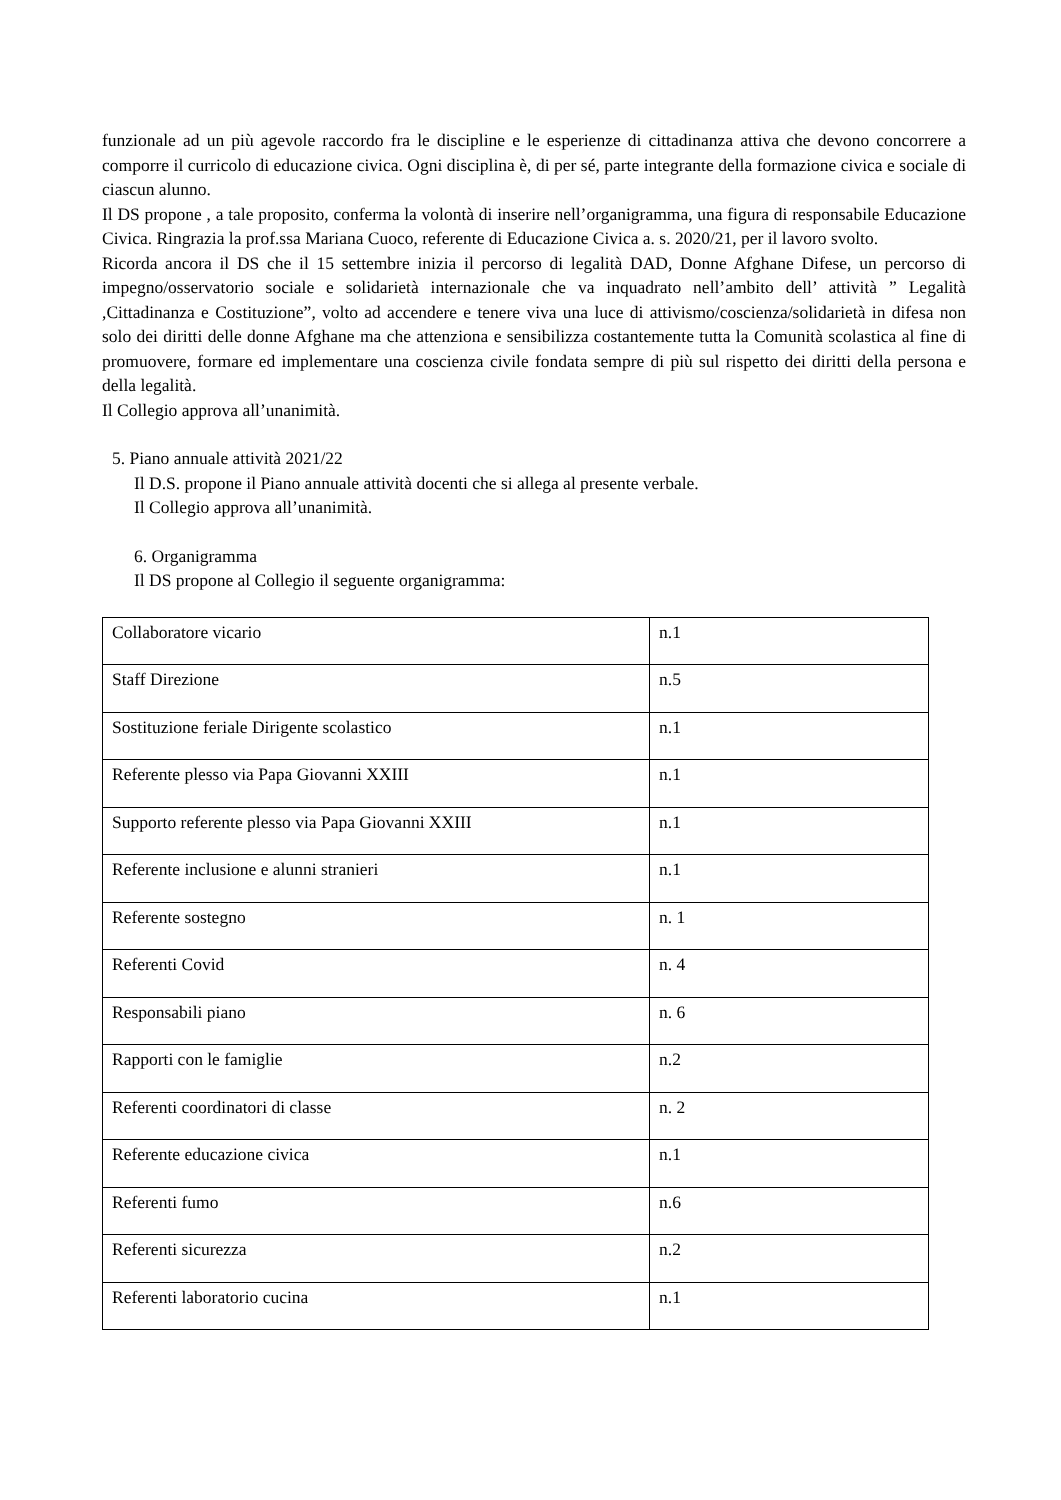funzionale ad un più agevole raccordo fra le discipline e le esperienze di cittadinanza attiva che devono concorrere a comporre il curricolo di educazione civica. Ogni disciplina è, di per sé, parte integrante della formazione civica e sociale di ciascun alunno.
Il DS propone , a tale proposito, conferma la volontà di inserire nell’organigramma, una figura di responsabile Educazione Civica. Ringrazia la prof.ssa Mariana Cuoco, referente di Educazione Civica a. s. 2020/21, per il lavoro svolto.
Ricorda ancora il DS che il 15 settembre inizia il percorso di legalità DAD, Donne Afghane Difese, un percorso di impegno/osservatorio sociale e solidarietà internazionale che va inquadrato nell’ambito dell’ attività ” Legalità ,Cittadinanza e Costituzione”, volto ad accendere e tenere viva una luce di attivismo/coscienza/solidarietà in difesa non solo dei diritti delle donne Afghane ma che attenziona e sensibilizza costantemente tutta la Comunità scolastica al fine di promuovere, formare ed implementare una coscienza civile fondata sempre di più sul rispetto dei diritti della persona e della legalità.
Il Collegio approva all’unanimità.
5. Piano annuale attività 2021/22
Il D.S. propone il Piano annuale attività docenti che si allega al presente verbale.
Il Collegio approva all’unanimità.
6. Organigramma
Il DS propone al Collegio il seguente organigramma:
| Collaboratore vicario | n.1 |
| Staff Direzione | n.5 |
| Sostituzione feriale Dirigente scolastico | n.1 |
| Referente plesso via Papa Giovanni XXIII | n.1 |
| Supporto referente plesso via Papa Giovanni XXIII | n.1 |
| Referente inclusione e alunni stranieri | n.1 |
| Referente sostegno | n. 1 |
| Referenti Covid | n. 4 |
| Responsabili piano | n. 6 |
| Rapporti con le famiglie | n.2 |
| Referenti coordinatori di classe | n. 2 |
| Referente educazione civica | n.1 |
| Referenti fumo | n.6 |
| Referenti sicurezza | n.2 |
| Referenti laboratorio cucina | n.1 |